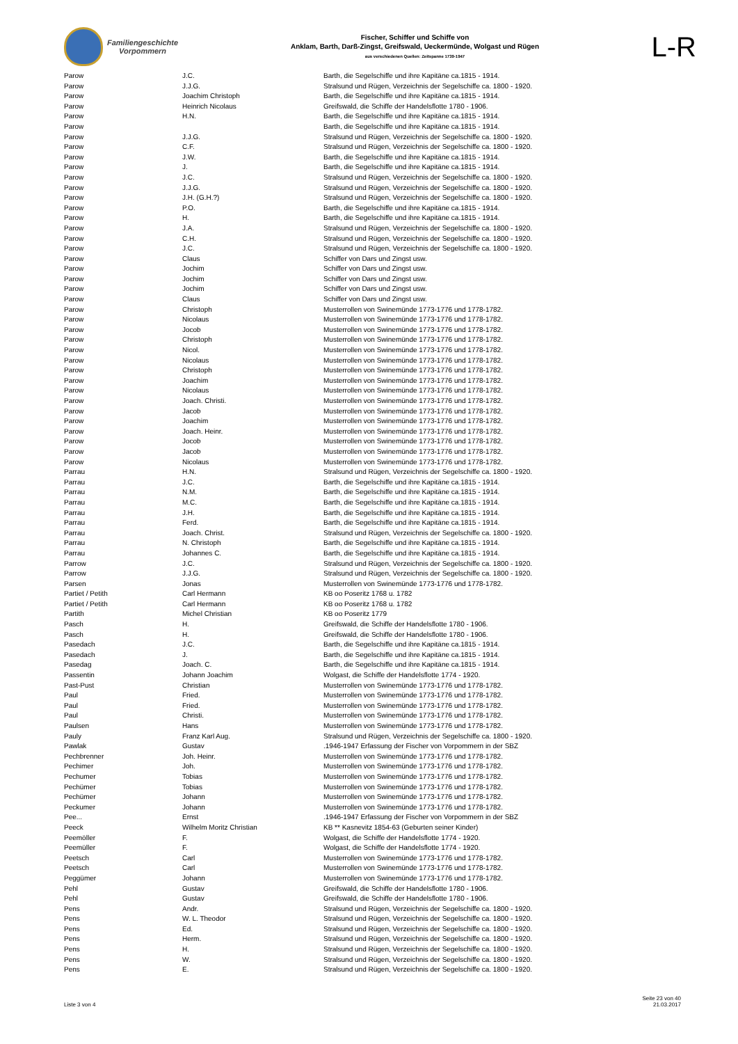Familiengeschichte
Vorpommern
Fischer, Schiffer und Schiffe von
Anklam, Barth, Darß-Zingst, Greifswald, Ueckermünde, Wolgast und Rügen
aus verschiedenen Quellen: Zeitspanne 1739-1947
L-R
| Parow | J.C. | Barth, die Segelschiffe und ihre Kapitäne ca.1815 - 1914. |
| Parow | J.J.G. | Stralsund und Rügen, Verzeichnis der Segelschiffe ca. 1800 - 1920. |
| Parow | Joachim Christoph | Barth, die Segelschiffe und ihre Kapitäne ca.1815 - 1914. |
| Parow | Heinrich Nicolaus | Greifswald, die Schiffe der Handelsflotte 1780 - 1906. |
| Parow | H.N. | Barth, die Segelschiffe und ihre Kapitäne ca.1815 - 1914. |
| Parow | | Barth, die Segelschiffe und ihre Kapitäne ca.1815 - 1914. |
| Parow | J.J.G. | Stralsund und Rügen, Verzeichnis der Segelschiffe ca. 1800 - 1920. |
| Parow | C.F. | Stralsund und Rügen, Verzeichnis der Segelschiffe ca. 1800 - 1920. |
| Parow | J.W. | Barth, die Segelschiffe und ihre Kapitäne ca.1815 - 1914. |
| Parow | J. | Barth, die Segelschiffe und ihre Kapitäne ca.1815 - 1914. |
| Parow | J.C. | Stralsund und Rügen, Verzeichnis der Segelschiffe ca. 1800 - 1920. |
| Parow | J.J.G. | Stralsund und Rügen, Verzeichnis der Segelschiffe ca. 1800 - 1920. |
| Parow | J.H. (G.H.?) | Stralsund und Rügen, Verzeichnis der Segelschiffe ca. 1800 - 1920. |
| Parow | P.O. | Barth, die Segelschiffe und ihre Kapitäne ca.1815 - 1914. |
| Parow | H. | Barth, die Segelschiffe und ihre Kapitäne ca.1815 - 1914. |
| Parow | J.A. | Stralsund und Rügen, Verzeichnis der Segelschiffe ca. 1800 - 1920. |
| Parow | C.H. | Stralsund und Rügen, Verzeichnis der Segelschiffe ca. 1800 - 1920. |
| Parow | J.C. | Stralsund und Rügen, Verzeichnis der Segelschiffe ca. 1800 - 1920. |
| Parow | Claus | Schiffer von Dars und Zingst usw. |
| Parow | Jochim | Schiffer von Dars und Zingst usw. |
| Parow | Jochim | Schiffer von Dars und Zingst usw. |
| Parow | Jochim | Schiffer von Dars und Zingst usw. |
| Parow | Claus | Schiffer von Dars und Zingst usw. |
| Parow | Christoph | Musterrollen von Swinemünde 1773-1776 und 1778-1782. |
| Parow | Nicolaus | Musterrollen von Swinemünde 1773-1776 und 1778-1782. |
| Parow | Jocob | Musterrollen von Swinemünde 1773-1776 und 1778-1782. |
| Parow | Christoph | Musterrollen von Swinemünde 1773-1776 und 1778-1782. |
| Parow | Nicol. | Musterrollen von Swinemünde 1773-1776 und 1778-1782. |
| Parow | Nicolaus | Musterrollen von Swinemünde 1773-1776 und 1778-1782. |
| Parow | Christoph | Musterrollen von Swinemünde 1773-1776 und 1778-1782. |
| Parow | Joachim | Musterrollen von Swinemünde 1773-1776 und 1778-1782. |
| Parow | Nicolaus | Musterrollen von Swinemünde 1773-1776 und 1778-1782. |
| Parow | Joach. Christi. | Musterrollen von Swinemünde 1773-1776 und 1778-1782. |
| Parow | Jacob | Musterrollen von Swinemünde 1773-1776 und 1778-1782. |
| Parow | Joachim | Musterrollen von Swinemünde 1773-1776 und 1778-1782. |
| Parow | Joach. Heinr. | Musterrollen von Swinemünde 1773-1776 und 1778-1782. |
| Parow | Jocob | Musterrollen von Swinemünde 1773-1776 und 1778-1782. |
| Parow | Jacob | Musterrollen von Swinemünde 1773-1776 und 1778-1782. |
| Parow | Nicolaus | Musterrollen von Swinemünde 1773-1776 und 1778-1782. |
| Parrau | H.N. | Stralsund und Rügen, Verzeichnis der Segelschiffe ca. 1800 - 1920. |
| Parrau | J.C. | Barth, die Segelschiffe und ihre Kapitäne ca.1815 - 1914. |
| Parrau | N.M. | Barth, die Segelschiffe und ihre Kapitäne ca.1815 - 1914. |
| Parrau | M.C. | Barth, die Segelschiffe und ihre Kapitäne ca.1815 - 1914. |
| Parrau | J.H. | Barth, die Segelschiffe und ihre Kapitäne ca.1815 - 1914. |
| Parrau | Ferd. | Barth, die Segelschiffe und ihre Kapitäne ca.1815 - 1914. |
| Parrau | Joach. Christ. | Stralsund und Rügen, Verzeichnis der Segelschiffe ca. 1800 - 1920. |
| Parrau | N. Christoph | Barth, die Segelschiffe und ihre Kapitäne ca.1815 - 1914. |
| Parrau | Johannes C. | Barth, die Segelschiffe und ihre Kapitäne ca.1815 - 1914. |
| Parrow | J.C. | Stralsund und Rügen, Verzeichnis der Segelschiffe ca. 1800 - 1920. |
| Parrow | J.J.G. | Stralsund und Rügen, Verzeichnis der Segelschiffe ca. 1800 - 1920. |
| Parsen | Jonas | Musterrollen von Swinemünde 1773-1776 und 1778-1782. |
| Partiet / Petith | Carl Hermann | KB oo Poseritz 1768 u. 1782 |
| Partiet / Petith | Carl Hermann | KB oo Poseritz 1768 u. 1782 |
| Partith | Michel Christian | KB oo Poseritz 1779 |
| Pasch | H. | Greifswald, die Schiffe der Handelsflotte 1780 - 1906. |
| Pasch | H. | Greifswald, die Schiffe der Handelsflotte 1780 - 1906. |
| Pasedach | J.C. | Barth, die Segelschiffe und ihre Kapitäne ca.1815 - 1914. |
| Pasedach | J. | Barth, die Segelschiffe und ihre Kapitäne ca.1815 - 1914. |
| Pasedag | Joach. C. | Barth, die Segelschiffe und ihre Kapitäne ca.1815 - 1914. |
| Passentin | Johann Joachim | Wolgast, die Schiffe der Handelsflotte 1774 - 1920. |
| Past-Pust | Christian | Musterrollen von Swinemünde 1773-1776 und 1778-1782. |
| Paul | Fried. | Musterrollen von Swinemünde 1773-1776 und 1778-1782. |
| Paul | Fried. | Musterrollen von Swinemünde 1773-1776 und 1778-1782. |
| Paul | Christi. | Musterrollen von Swinemünde 1773-1776 und 1778-1782. |
| Paulsen | Hans | Musterrollen von Swinemünde 1773-1776 und 1778-1782. |
| Pauly | Franz Karl Aug. | Stralsund und Rügen, Verzeichnis der Segelschiffe ca. 1800 - 1920. |
| Pawlak | Gustav | .1946-1947 Erfassung der Fischer von Vorpommern in der SBZ |
| Pechbrenner | Joh. Heinr. | Musterrollen von Swinemünde 1773-1776 und 1778-1782. |
| Pechimer | Joh. | Musterrollen von Swinemünde 1773-1776 und 1778-1782. |
| Pechumer | Tobias | Musterrollen von Swinemünde 1773-1776 und 1778-1782. |
| Pechümer | Tobias | Musterrollen von Swinemünde 1773-1776 und 1778-1782. |
| Pechümer | Johann | Musterrollen von Swinemünde 1773-1776 und 1778-1782. |
| Peckumer | Johann | Musterrollen von Swinemünde 1773-1776 und 1778-1782. |
| Pee... | Ernst | .1946-1947 Erfassung der Fischer von Vorpommern in der SBZ |
| Peeck | Wilhelm Moritz Christian | KB ** Kasnevitz 1854-63 (Geburten seiner Kinder) |
| Peemöller | F. | Wolgast, die Schiffe der Handelsflotte 1774 - 1920. |
| Peemüller | F. | Wolgast, die Schiffe der Handelsflotte 1774 - 1920. |
| Peetsch | Carl | Musterrollen von Swinemünde 1773-1776 und 1778-1782. |
| Peetsch | Carl | Musterrollen von Swinemünde 1773-1776 und 1778-1782. |
| Peggümer | Johann | Musterrollen von Swinemünde 1773-1776 und 1778-1782. |
| Pehl | Gustav | Greifswald, die Schiffe der Handelsflotte 1780 - 1906. |
| Pehl | Gustav | Greifswald, die Schiffe der Handelsflotte 1780 - 1906. |
| Pens | Andr. | Stralsund und Rügen, Verzeichnis der Segelschiffe ca. 1800 - 1920. |
| Pens | W. L. Theodor | Stralsund und Rügen, Verzeichnis der Segelschiffe ca. 1800 - 1920. |
| Pens | Ed. | Stralsund und Rügen, Verzeichnis der Segelschiffe ca. 1800 - 1920. |
| Pens | Herm. | Stralsund und Rügen, Verzeichnis der Segelschiffe ca. 1800 - 1920. |
| Pens | H. | Stralsund und Rügen, Verzeichnis der Segelschiffe ca. 1800 - 1920. |
| Pens | W. | Stralsund und Rügen, Verzeichnis der Segelschiffe ca. 1800 - 1920. |
| Pens | E. | Stralsund und Rügen, Verzeichnis der Segelschiffe ca. 1800 - 1920. |
Liste 3 von 4
Seite 23 von 40
21.03.2017